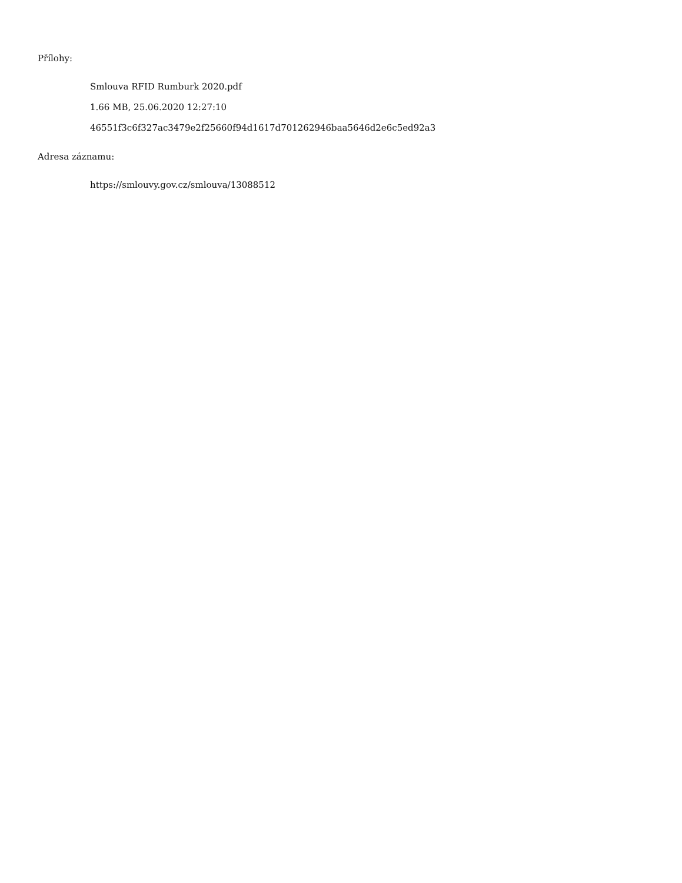Přílohy:
Smlouva RFID Rumburk 2020.pdf
1.66 MB, 25.06.2020 12:27:10
46551f3c6f327ac3479e2f25660f94d1617d701262946baa5646d2e6c5ed92a3
Adresa záznamu:
https://smlouvy.gov.cz/smlouva/13088512